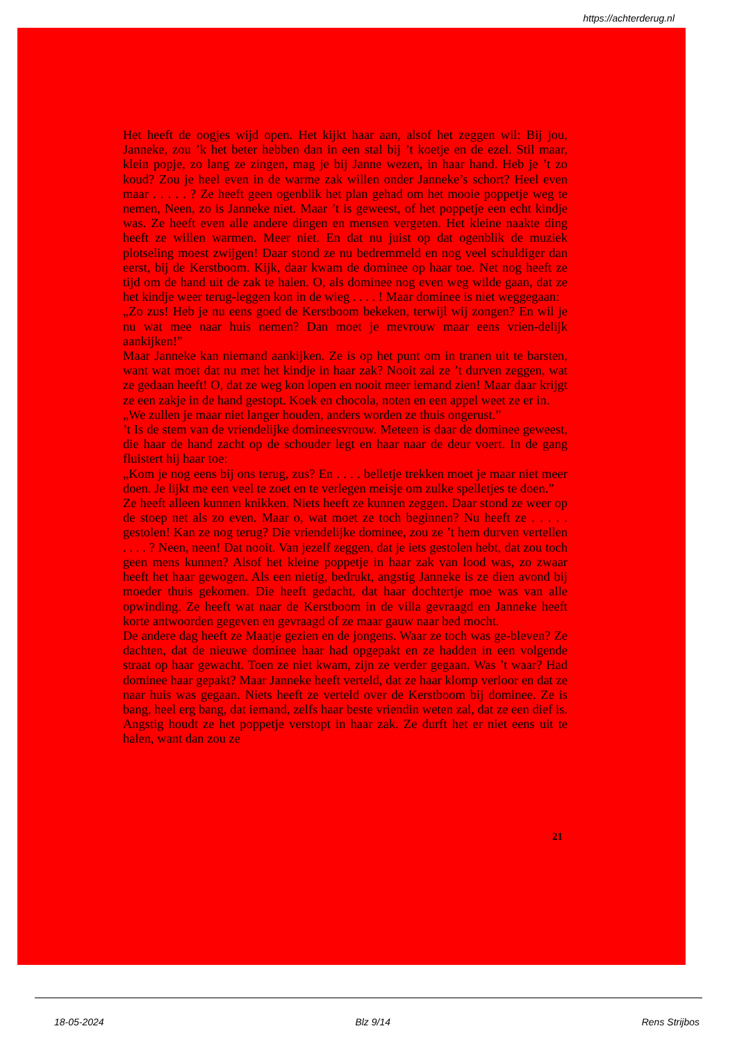https://achterderug.nl
Het heeft de oogjes wijd open. Het kijkt haar aan, alsof het zeggen wil: Bij jou, Janneke, zou ’k het beter hebben dan in een stal bij ’t koetje en de ezel. Stil maar, klein popje, zo lang ze zingen, mag je bij Janne wezen, in haar hand. Heb je ’t zo koud? Zou je heel even in de warme zak willen onder Janneke’s schort? Heel even maar . . . . . ? Ze heeft geen ogenblik het plan gehad om het mooie poppetje weg te nemen, Neen, zo is Janneke niet. Maar ’t is geweest, of het poppetje een echt kindje was. Ze heeft even alle andere dingen en mensen vergeten. Het kleine naakte ding heeft ze willen warmen. Meer niet. En dat nu juist op dat ogenblik de muziek plotseling moest zwijgen! Daar stond ze nu bedremmeld en nog veel schuldiger dan eerst, bij de Kerstboom. Kijk, daar kwam de dominee op haar toe. Net nog heeft ze tijd om de hand uit de zak te halen. O, als dominee nog even weg wilde gaan, dat ze het kindje weer terug-leggen kon in de wieg . . . . ! Maar dominee is niet weggegaan:
„Zo zus! Heb je nu eens goed de Kerstboom bekeken, terwijl wij zongen? En wil je nu wat mee naar huis nemen? Dan moet je mevrouw maar eens vrien-delijk aankijken!”
Maar Janneke kan niemand aankijken. Ze is op het punt om in tranen uit te barsten, want wat moet dat nu met het kindje in haar zak? Nooit zal ze ’t durven zeggen, wat ze gedaan heeft! O, dat ze weg kon lopen en nooit meer iemand zien! Maar daar krijgt ze een zakje in de hand gestopt. Koek en chocola, noten en een appel weet ze er in.
„We zullen je maar niet langer houden, anders worden ze thuis ongerust.”
’t Is de stem van de vriendelijke domineesvrouw. Meteen is daar de dominee geweest, die haar de hand zacht op de schouder legt en haar naar de deur voert. In de gang fluistert hij haar toe:
„Kom je nog eens bij ons terug, zus? En . . . . belletje trekken moet je maar niet meer doen. Je lijkt me een veel te zoet en te verlegen meisje om zulke spelletjes te doen.”
Ze heeft alleen kunnen knikken. Niets heeft ze kunnen zeggen. Daar stond ze weer op de stoep net als zo even. Maar o, wat moet ze toch beginnen? Nu heeft ze . . . . . gestolen! Kan ze nog terug? Die vriendelijke dominee, zou ze ’t hem durven vertellen . . . . ? Neen, neen! Dat nooit. Van jezelf zeggen, dat je iets gestolen hebt, dat zou toch geen mens kunnen? Alsof het kleine poppetje in haar zak van lood was, zo zwaar heeft het haar gewogen. Als een nietig, bedrukt, angstig Janneke is ze dien avond bij moeder thuis gekomen. Die heeft gedacht, dat haar dochtertje moe was van alle opwinding. Ze heeft wat naar de Kerstboom in de villa gevraagd en Janneke heeft korte antwoorden gegeven en gevraagd of ze maar gauw naar bed mocht.
De andere dag heeft ze Maatje gezien en de jongens. Waar ze toch was ge-bleven? Ze dachten, dat de nieuwe dominee haar had opgepakt en ze hadden in een volgende straat op haar gewacht. Toen ze niet kwam, zijn ze verder gegaan. Was ’t waar? Had dominee haar gepakt? Maar Janneke heeft verteld, dat ze haar klomp verloor en dat ze naar huis was gegaan. Niets heeft ze verteld over de Kerstboom bij dominee. Ze is bang, heel erg bang, dat iemand, zelfs haar beste vriendin weten zal, dat ze een dief is. Angstig houdt ze het poppetje verstopt in haar zak. Ze durft het er niet eens uit te halen, want dan zou ze
21
18-05-2024 Blz 9/14 Rens Strijbos